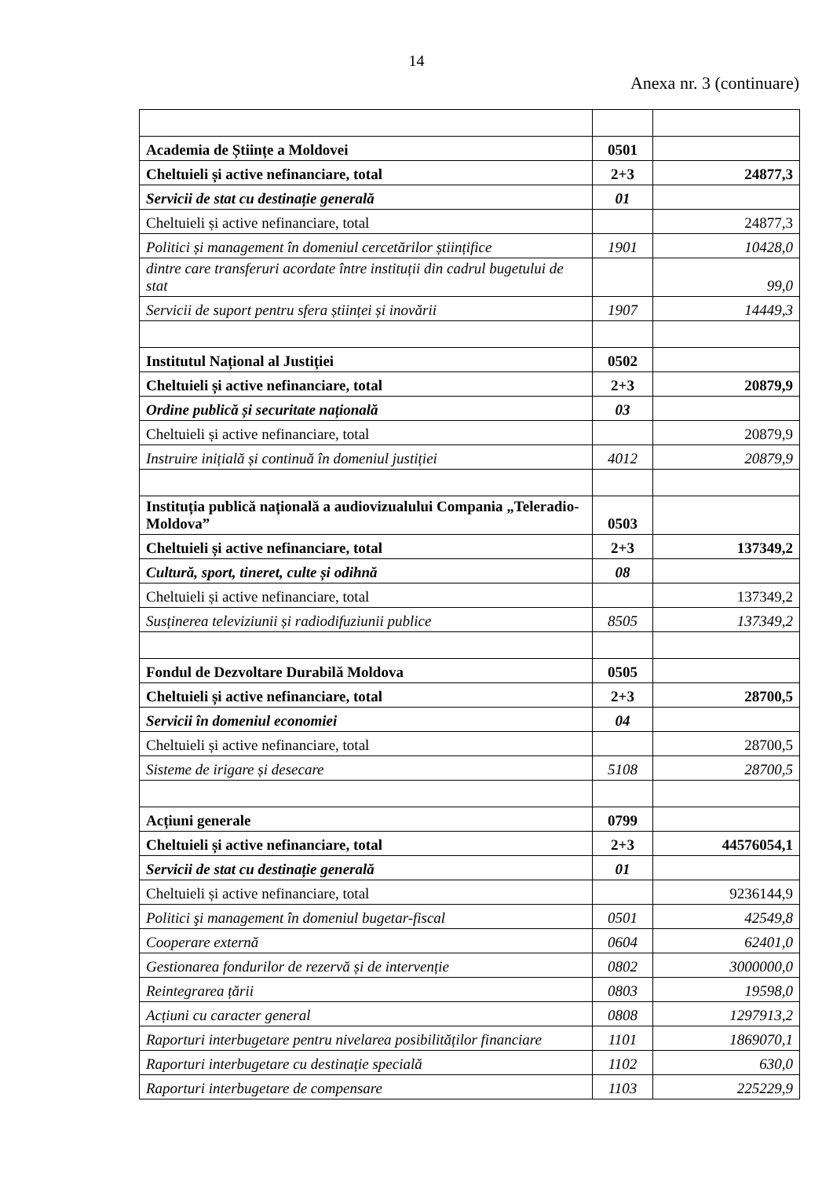14
Anexa nr. 3 (continuare)
| Academia de Științe a Moldovei | 0501 | |
| Cheltuieli și active nefinanciare, total | 2+3 | 24877,3 |
| Servicii de stat cu destinație generală | 01 | |
| Cheltuieli și active nefinanciare, total | | 24877,3 |
| Politici și management în domeniul cercetărilor științifice | 1901 | 10428,0 |
| dintre care transferuri acordate între instituții din cadrul bugetului de stat | | 99,0 |
| Servicii de suport pentru sfera științei și inovării | 1907 | 14449,3 |
| Institutul Național al Justiției | 0502 | |
| Cheltuieli și active nefinanciare, total | 2+3 | 20879,9 |
| Ordine publică și securitate națională | 03 | |
| Cheltuieli și active nefinanciare, total | | 20879,9 |
| Instruire inițială și continuă în domeniul justiției | 4012 | 20879,9 |
| Instituția publică națională a audiovizualului Compania „Teleradio-Moldova” | 0503 | |
| Cheltuieli și active nefinanciare, total | 2+3 | 137349,2 |
| Cultură, sport, tineret, culte și odihnă | 08 | |
| Cheltuieli și active nefinanciare, total | | 137349,2 |
| Susținerea televiziunii și radiodifuziunii publice | 8505 | 137349,2 |
| Fondul de Dezvoltare Durabilă Moldova | 0505 | |
| Cheltuieli și active nefinanciare, total | 2+3 | 28700,5 |
| Servicii în domeniul economiei | 04 | |
| Cheltuieli și active nefinanciare, total | | 28700,5 |
| Sisteme de irigare și desecare | 5108 | 28700,5 |
| Acțiuni generale | 0799 | |
| Cheltuieli și active nefinanciare, total | 2+3 | 44576054,1 |
| Servicii de stat cu destinație generală | 01 | |
| Cheltuieli și active nefinanciare, total | | 9236144,9 |
| Politici şi management în domeniul bugetar-fiscal | 0501 | 42549,8 |
| Cooperare externă | 0604 | 62401,0 |
| Gestionarea fondurilor de rezervă și de intervenție | 0802 | 3000000,0 |
| Reintegrarea țării | 0803 | 19598,0 |
| Acțiuni cu caracter general | 0808 | 1297913,2 |
| Raporturi interbugetare pentru nivelarea posibilităților financiare | 1101 | 1869070,1 |
| Raporturi interbugetare cu destinație specială | 1102 | 630,0 |
| Raporturi interbugetare de compensare | 1103 | 225229,9 |